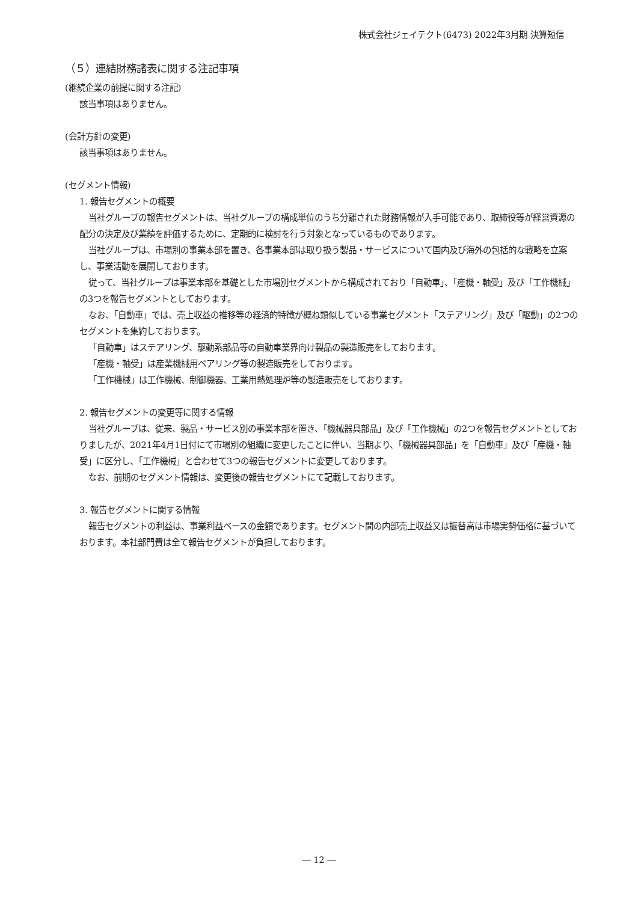株式会社ジェイテクト(6473) 2022年3月期 決算短信
（５）連結財務諸表に関する注記事項
(継続企業の前提に関する注記)
該当事項はありません。
(会計方針の変更)
該当事項はありません。
(セグメント情報)
1. 報告セグメントの概要
当社グループの報告セグメントは、当社グループの構成単位のうち分離された財務情報が入手可能であり、取締役等が経営資源の配分の決定及び業績を評価するために、定期的に検討を行う対象となっているものであります。
当社グループは、市場別の事業本部を置き、各事業本部は取り扱う製品・サービスについて国内及び海外の包括的な戦略を立案し、事業活動を展開しております。
従って、当社グループは事業本部を基礎とした市場別セグメントから構成されており「自動車」、「産機・軸受」及び「工作機械」の3つを報告セグメントとしております。
なお、「自動車」では、売上収益の推移等の経済的特徴が概ね類似している事業セグメント「ステアリング」及び「駆動」の2つのセグメントを集約しております。
「自動車」はステアリング、駆動系部品等の自動車業界向け製品の製造販売をしております。
「産機・軸受」は産業機械用ベアリング等の製造販売をしております。
「工作機械」は工作機械、制御機器、工業用熱処理炉等の製造販売をしております。
2. 報告セグメントの変更等に関する情報
当社グループは、従来、製品・サービス別の事業本部を置き、「機械器具部品」及び「工作機械」の2つを報告セグメントとしておりましたが、2021年4月1日付にて市場別の組織に変更したことに伴い、当期より、「機械器具部品」を「自動車」及び「産機・軸受」に区分し、「工作機械」と合わせて3つの報告セグメントに変更しております。
なお、前期のセグメント情報は、変更後の報告セグメントにて記載しております。
3. 報告セグメントに関する情報
報告セグメントの利益は、事業利益ベースの金額であります。セグメント間の内部売上収益又は振替高は市場実勢価格に基づいております。本社部門費は全て報告セグメントが負担しております。
― 12 ―